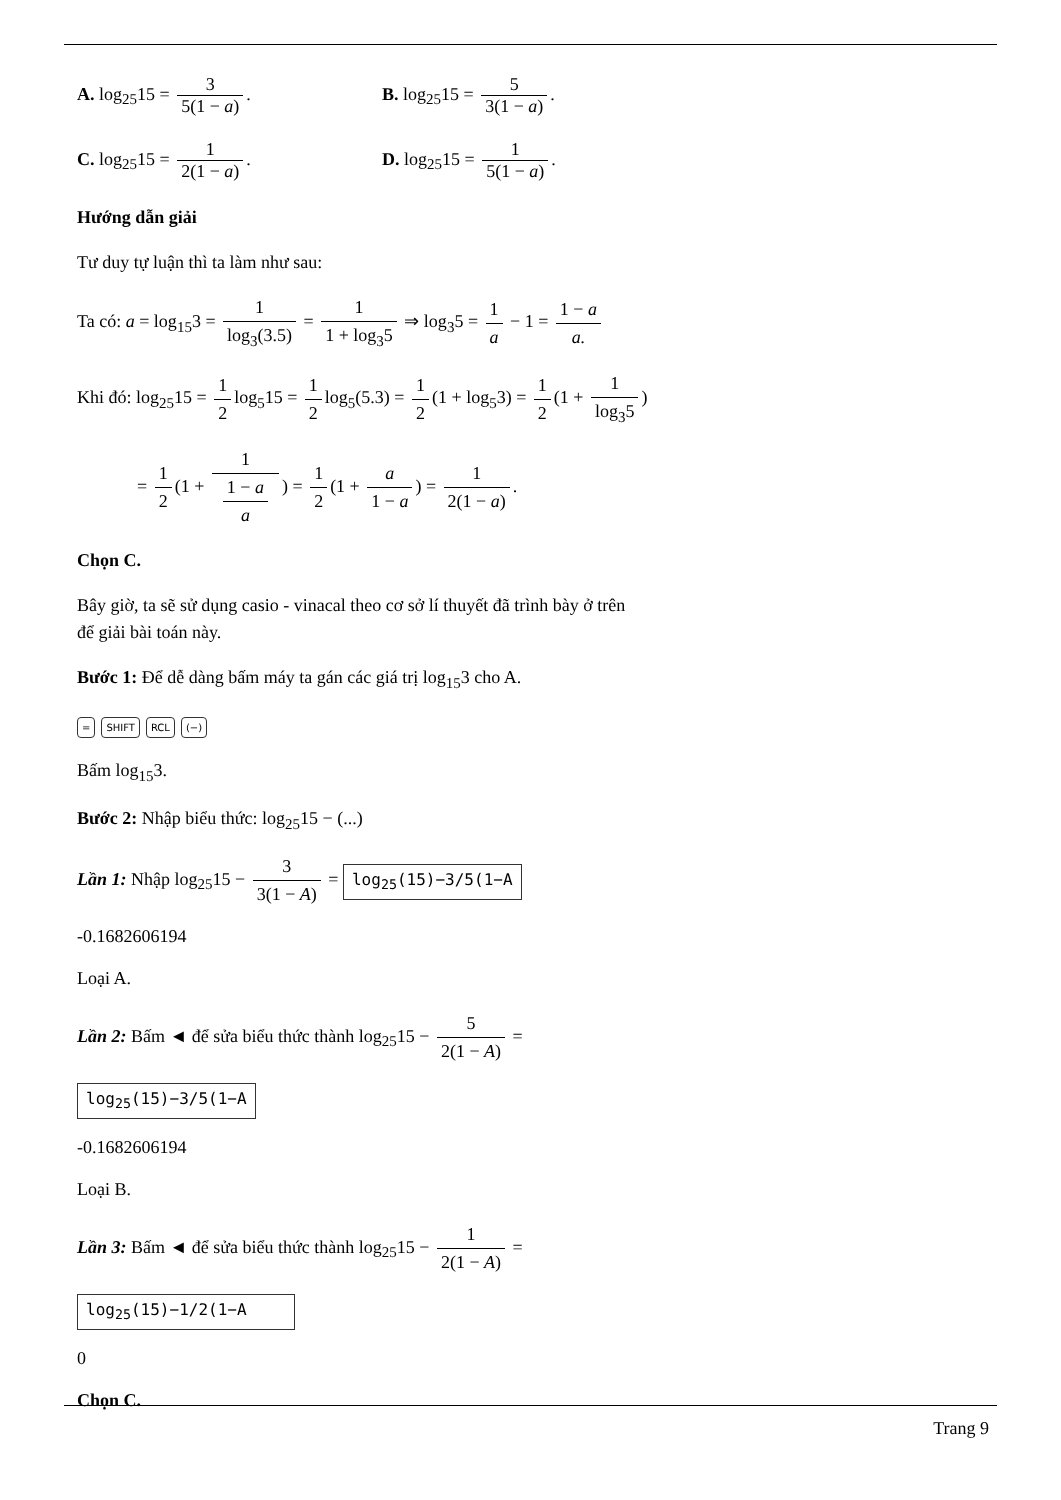A. log<sub>25</sub>15 = 3 5(1 − a). B. log<sub>25</sub>15 = 5 3(1 − a).
C. log<sub>25</sub>15 = 1 2(1 − a). D. log<sub>25</sub>15 = 1 5(1 − a).
Hướng dẫn giải
Tư duy tự luận thì ta làm như sau:
Ta có: a = log<sub>15</sub>3 = 1 log<sub>3</sub>(3.5) = 1 1 + log<sub>3</sub>5 ⇒ log<sub>3</sub>5 = 1 a − 1 = 1 − a a.
Khi đó: log<sub>25</sub>15 = 1 2 log<sub>5</sub>15 = 1 2 log<sub>5</sub>(5.3) = 1 2 (1 + log<sub>5</sub>3) = 1 2 (1 + 1 log<sub>3</sub>5)
= 1 2 (1 + 1 1 − a
a) = 1 2 (1 + a 1 − a) = 1 2(1 − a).
Chọn C.
Bây giờ, ta sẽ sử dụng casio - vinacal theo cơ sở lí thuyết đã trình bày ở trên
để giải bài toán này.
Bước 1: Để dễ dàng bấm máy ta gán các giá trị log<sub>15</sub>3 cho A.
= SHIFT RCL (−)
Bấm log<sub>15</sub>3.
Bước 2: Nhập biểu thức: log<sub>25</sub>15 − (...)
Lần 1: Nhập log<sub>25</sub>15 − 3 3(1 − A) = log<sub>25</sub>(15)−3/5(1−A
-0.1682606194
Loại A.
Lần 2: Bấm ◄ để sửa biểu thức thành log<sub>25</sub>15 − 5 2(1 − A) =
log<sub>25</sub>(15)−3/5(1−A
-0.1682606194
Loại B.
Lần 3: Bấm ◄ để sửa biểu thức thành log<sub>25</sub>15 − 1 2(1 − A) =
log<sub>25</sub>(15)−1/2(1−A
0
Chọn C.
Trang 9